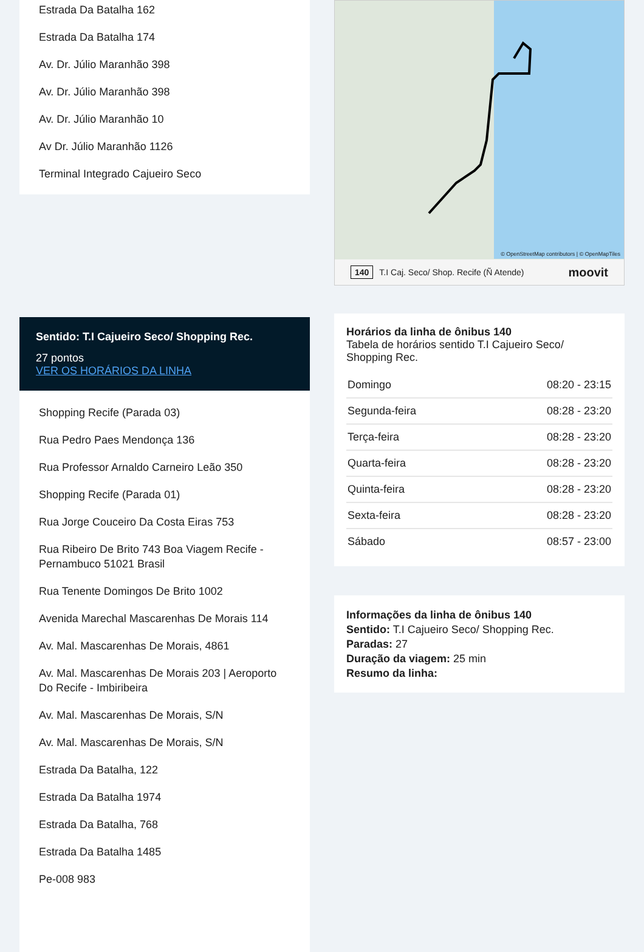Estrada Da Batalha 162
Estrada Da Batalha 174
Av. Dr. Júlio Maranhão 398
Av. Dr. Júlio Maranhão 398
Av. Dr. Júlio Maranhão 10
Av Dr. Júlio Maranhão 1126
Terminal Integrado Cajueiro Seco
Sentido: T.I Cajueiro Seco/ Shopping Rec.
27 pontos
VER OS HORÁRIOS DA LINHA
Shopping Recife (Parada 03)
Rua Pedro Paes Mendonça 136
Rua Professor Arnaldo Carneiro Leão 350
Shopping Recife (Parada 01)
Rua Jorge Couceiro Da Costa Eiras 753
Rua Ribeiro De Brito 743 Boa Viagem Recife - Pernambuco 51021 Brasil
Rua Tenente Domingos De Brito 1002
Avenida Marechal Mascarenhas De Morais 114
Av. Mal. Mascarenhas De Morais, 4861
Av. Mal. Mascarenhas De Morais 203 | Aeroporto Do Recife - Imbiribeira
Av. Mal. Mascarenhas De Morais, S/N
Av. Mal. Mascarenhas De Morais, S/N
Estrada Da Batalha, 122
Estrada Da Batalha 1974
Estrada Da Batalha, 768
Estrada Da Batalha 1485
Pe-008 983
© OpenStreetMap contributors | © OpenMapTiles
140 T.I Caj. Seco/ Shop. Recife (Ñ Atende) moovit
Horários da linha de ônibus 140
Tabela de horários sentido T.I Cajueiro Seco/ Shopping Rec.
| Domingo | 08:20 - 23:15 |
| Segunda-feira | 08:28 - 23:20 |
| Terça-feira | 08:28 - 23:20 |
| Quarta-feira | 08:28 - 23:20 |
| Quinta-feira | 08:28 - 23:20 |
| Sexta-feira | 08:28 - 23:20 |
| Sábado | 08:57 - 23:00 |
Informações da linha de ônibus 140
Sentido: T.I Cajueiro Seco/ Shopping Rec.
Paradas: 27
Duração da viagem: 25 min
Resumo da linha: